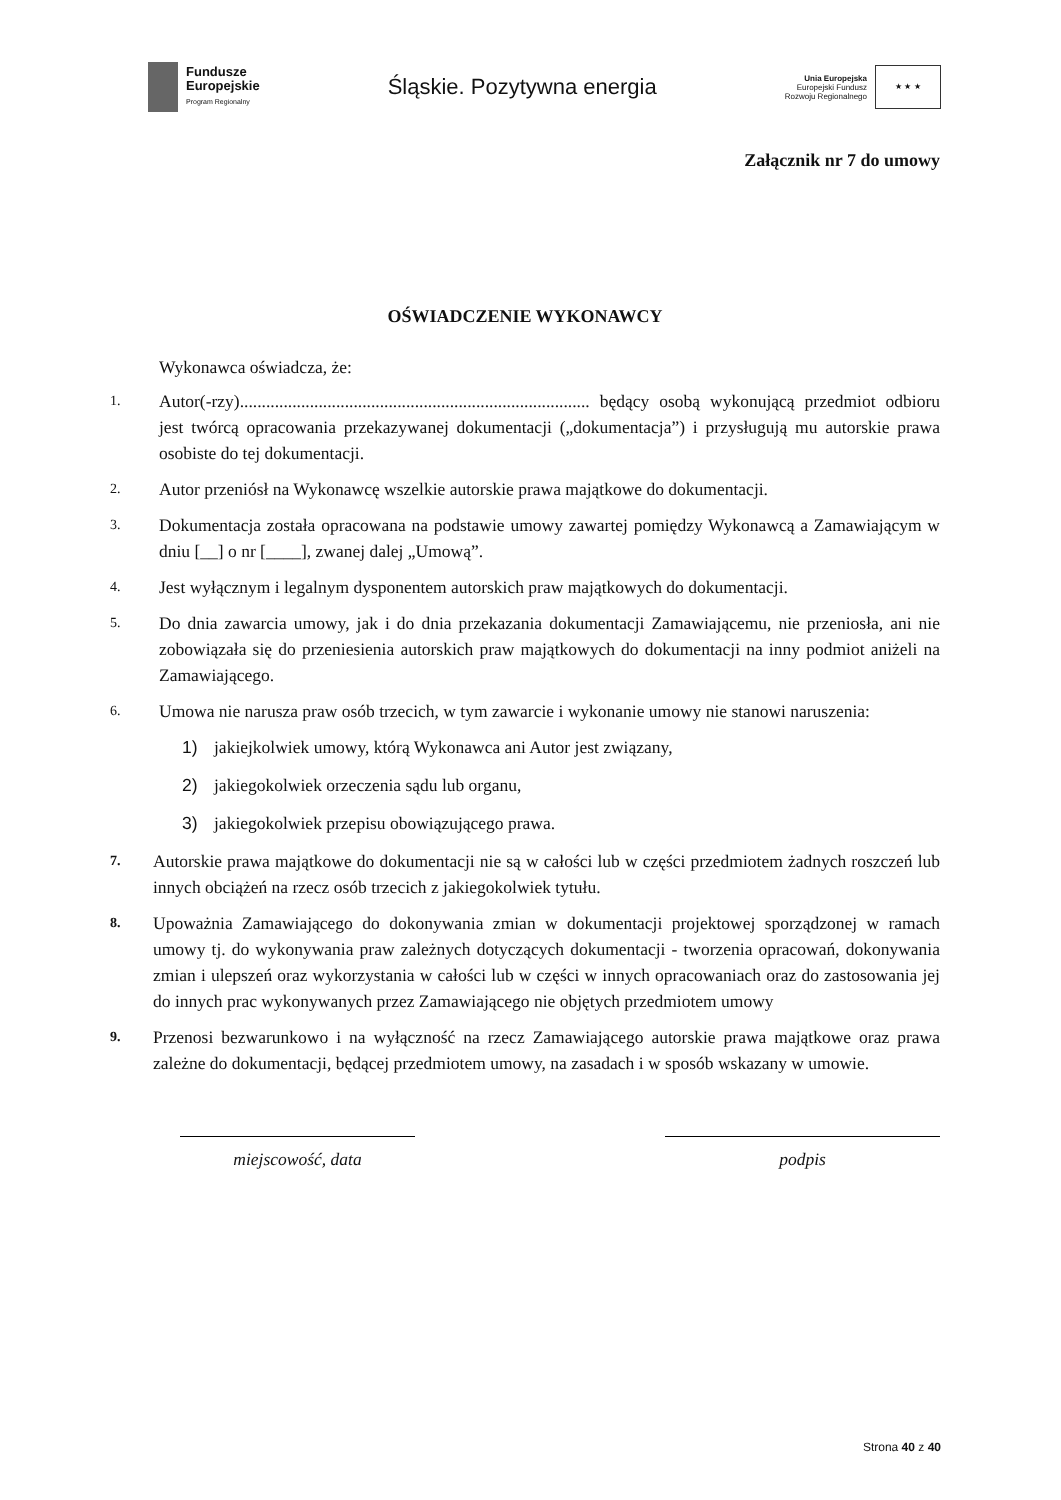Fundusze
Europejskie
Program Regionalny
Śląskie. Pozytywna energia
Unia Europejska
Europejski Fundusz
Rozwoju Regionalnego
★ ★ ★
Załącznik nr 7 do umowy
OŚWIADCZENIE WYKONAWCY
Wykonawca oświadcza, że:
1. Autor(-rzy)................................................................................ będący osobą wykonującą przedmiot odbioru jest twórcą opracowania przekazywanej dokumentacji („dokumentacja”) i przysługują mu autorskie prawa osobiste do tej dokumentacji.
2. Autor przeniósł na Wykonawcę wszelkie autorskie prawa majątkowe do dokumentacji.
3. Dokumentacja została opracowana na podstawie umowy zawartej pomiędzy Wykonawcą a Zamawiającym w dniu [__] o nr [____], zwanej dalej „Umową”.
4. Jest wyłącznym i legalnym dysponentem autorskich praw majątkowych do dokumentacji.
5. Do dnia zawarcia umowy, jak i do dnia przekazania dokumentacji Zamawiającemu, nie przeniosła, ani nie zobowiązała się do przeniesienia autorskich praw majątkowych do dokumentacji na inny podmiot aniżeli na Zamawiającego.
6. Umowa nie narusza praw osób trzecich, w tym zawarcie i wykonanie umowy nie stanowi naruszenia:
1) jakiejkolwiek umowy, którą Wykonawca ani Autor jest związany,
2) jakiegokolwiek orzeczenia sądu lub organu,
3) jakiegokolwiek przepisu obowiązującego prawa.
7. Autorskie prawa majątkowe do dokumentacji nie są w całości lub w części przedmiotem żadnych roszczeń lub innych obciążeń na rzecz osób trzecich z jakiegokolwiek tytułu.
8. Upoważnia Zamawiającego do dokonywania zmian w dokumentacji projektowej sporządzonej w ramach umowy tj. do wykonywania praw zależnych dotyczących dokumentacji - tworzenia opracowań, dokonywania zmian i ulepszeń oraz wykorzystania w całości lub w części w innych opracowaniach oraz do zastosowania jej do innych prac wykonywanych przez Zamawiającego nie objętych przedmiotem umowy
9. Przenosi bezwarunkowo i na wyłączność na rzecz Zamawiającego autorskie prawa majątkowe oraz prawa zależne do dokumentacji, będącej przedmiotem umowy, na zasadach i w sposób wskazany w umowie.
miejscowość, data podpis
Strona 40 z 40